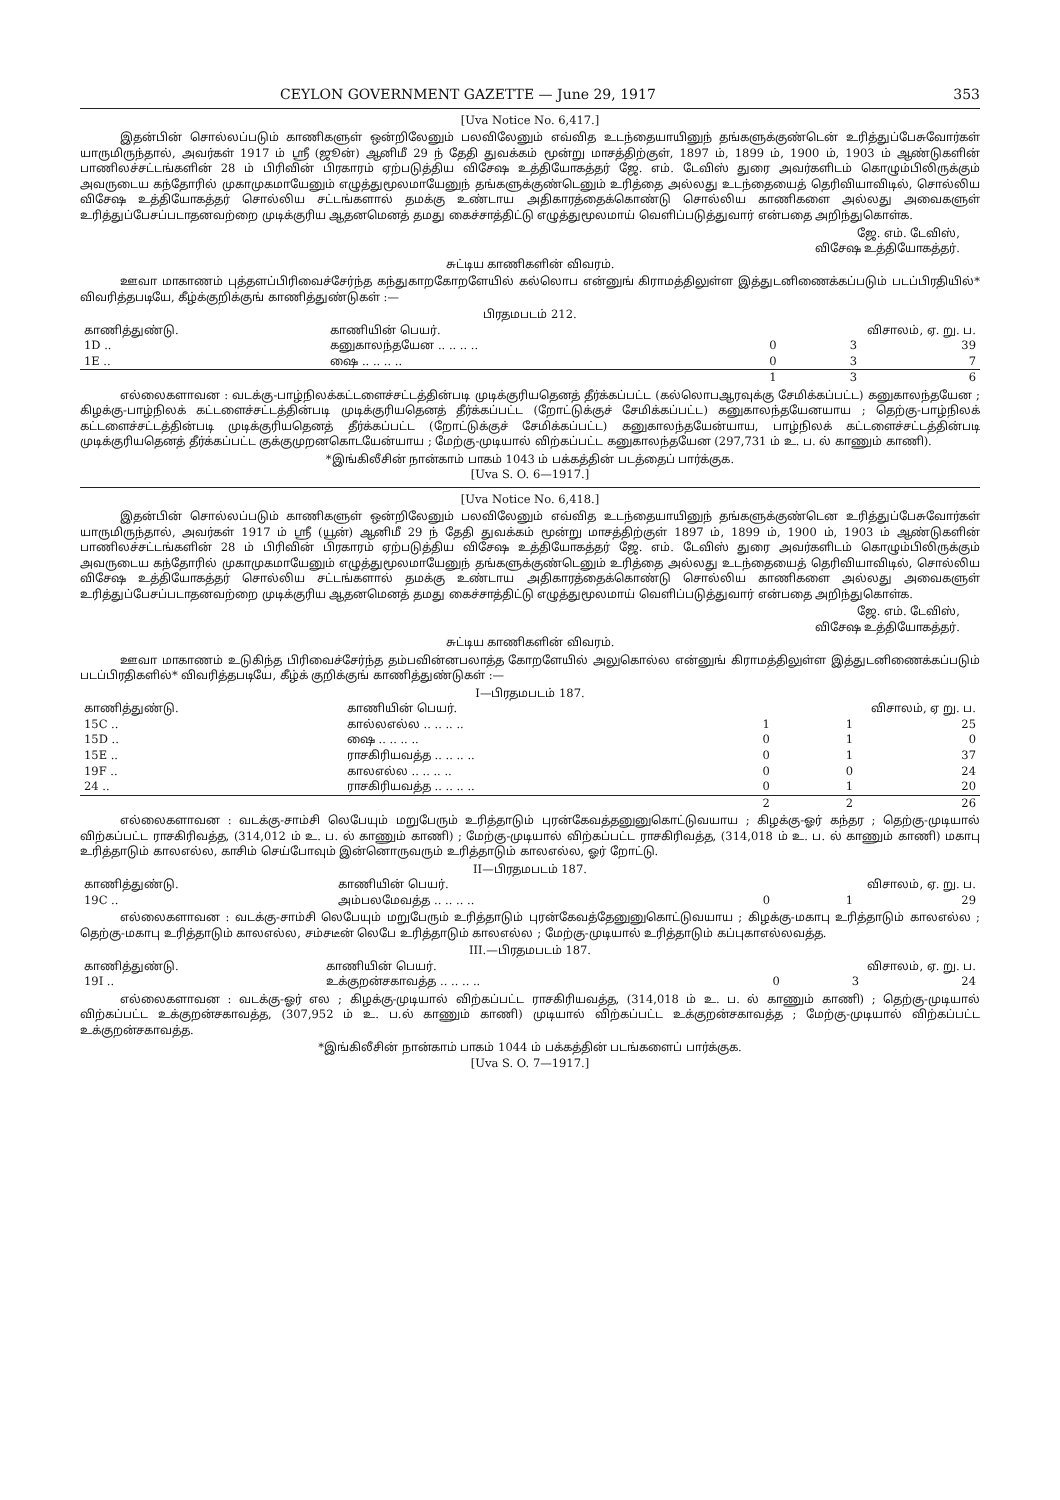CEYLON GOVERNMENT GAZETTE — June 29, 1917 353
[Uva Notice No. 6,417.]
இதன்பின் சொல்லப்படும் காணிகளுள் ஒன்றிலேனும் பலவிலேனும் எவ்வித உடந்தையாயினுந் தங்களுக்குண்டென் உரித்துப்பேசுவோர்கள் யாருமிருந்தால், அவர்கள் 1917 ம் ஸ்ரீ (ஜூன்) ஆனிமீ 29 ந் தேதி துவக்கம் மூன்று மாசத்திற்குள், 1897 ம், 1899 ம், 1900 ம், 1903 ம் ஆண்டுகளின் பாணிலச்சட்டங்களின் 28 ம் பிரிவின் பிரகாரம் ஏற்படுத்திய விசேஷ உத்தியோகத்தர் ஜே. எம். டேவிஸ் துரை அவர்களிடம் கொழும்பிலிருக்கும் அவருடைய கந்தோரில் முகாமுகமாயேனும் எழுத்துமூலமாயேனுந் தங்களுக்குண்டெனும் உரித்தை அல்லது உடந்தையைத் தெரிவியாவிடில், சொல்லிய விசேஷ உத்தியோகத்தர் சொல்லிய சட்டங்களால் தமக்கு உண்டாய அதிகாரத்தைக்கொண்டு சொல்லிய காணிகளை அல்லது அவைகளுள் உரித்துப்பேசப்படாதனவற்றை முடிக்குரிய ஆதனமெனத் தமது கைச்சாத்திட்டு எழுத்துமூலமாய் வெளிப்படுத்துவார் என்பதை அறிந்துகொள்க.
ஜே. எம். டேவிஸ்,
விசேஷ உத்தியோகத்தர்.
சுட்டிய காணிகளின் விவரம்.
ஊவா மாகாணம் புத்தளப்பிரிவைச்சேர்ந்த கந்துகாறகோறளேயில் கல்லொப என்னுங் கிராமத்திலுள்ள இத்துடனிணைக்கப்படும் படப்பிரதியில்* விவரித்தபடியே, கீழ்க்குறிக்குங் காணித்துண்டுகள் :—
பிரதமபடம் 212.
| காணித்துண்டு. | காணியின் பெயர். | விசாலம், ஏ. று. ப. | | |
| --- | --- | --- | --- | --- |
| 1D .. | கனுகாலந்தயேன .. .. .. .. | 0 | 3 | 39 |
| 1E .. | ஷை .. .. .. .. | 0 | 3 | 7 |
| | | 1 | 3 | 6 |
எல்லைகளாவன : வடக்கு-பாழ்நிலக்கட்டளைச்சட்டத்தின்படி முடிக்குரியதெனத் தீர்க்கப்பட்ட (கல்லொபஆரவுக்கு சேமிக்கப்பட்ட) கனுகாலந்தயேன ; கிழக்கு-பாழ்நிலக் கட்டளைச்சட்டத்தின்படி முடிக்குரியதெனத் தீர்க்கப்பட்ட (றோட்டுக்குச் சேமிக்கப்பட்ட) கனுகாலந்தயேனயாய ; தெற்கு-பாழ்நிலக் கட்டளைச்சட்டத்தின்படி முடிக்குரியதெனத் தீர்க்கப்பட்ட (றோட்டுக்குச் சேமிக்கப்பட்ட) கனுகாலந்தயேன்யாய, பாழ்நிலக் கட்டளைச்சட்டத்தின்படி முடிக்குரியதெனத் தீர்க்கப்பட்ட குக்குமுறனகொடயேன்யாய ; மேற்கு-முடியால் விற்கப்பட்ட கனுகாலந்தயேன (297,731 ம் உ. ப. ல் காணும் காணி).
*இங்கிலீசின் நான்காம் பாகம் 1043 ம் பக்கத்தின் படத்தைப் பார்க்குக.
[Uva S. O. 6—1917.]
[Uva Notice No. 6,418.]
இதன்பின் சொல்லப்படும் காணிகளுள் ஒன்றிலேனும் பலவிலேனும் எவ்வித உடந்தையாயினுந் தங்களுக்குண்டென உரித்துப்பேசுவோர்கள் யாருமிருந்தால், அவர்கள் 1917 ம் ஸ்ரீ (யூன்) ஆனிமீ 29 ந் தேதி துவக்கம் மூன்று மாசத்திற்குள் 1897 ம், 1899 ம், 1900 ம், 1903 ம் ஆண்டுகளின் பாணிலச்சட்டங்களின் 28 ம் பிரிவின் பிரகாரம் ஏற்படுத்திய விசேஷ உத்தியோகத்தர் ஜே. எம். டேவிஸ் துரை அவர்களிடம் கொழும்பிலிருக்கும் அவருடைய கந்தோரில் முகாமுகமாயேனும் எழுத்துமூலமாயேனுந் தங்களுக்குண்டெனும் உரித்தை அல்லது உடந்தையைத் தெரிவியாவிடில், சொல்லிய விசேஷ உத்தியோகத்தர் சொல்லிய சட்டங்களால் தமக்கு உண்டாய அதிகாரத்தைக்கொண்டு சொல்லிய காணிகளை அல்லது அவைகளுள் உரித்துப்பேசப்படாதனவற்றை முடிக்குரிய ஆதனமெனத் தமது கைச்சாத்திட்டு எழுத்துமூலமாய் வெளிப்படுத்துவார் என்பதை அறிந்துகொள்க.
ஜே. எம். டேவிஸ்,
விசேஷ உத்தியோகத்தர்.
சுட்டிய காணிகளின் விவரம்.
ஊவா மாகாணம் உடுகிந்த பிரிவைச்சேர்ந்த தம்பவின்னபலாத்த கோறளேயில் அலுகொல்ல என்னுங் கிராமத்திலுள்ள இத்துடனிணைக்கப்படும் படப்பிரதிகளில்* விவரித்தபடியே, கீழ்க் குறிக்குங் காணித்துண்டுகள் :—
I—பிரதமபடம் 187.
| காணித்துண்டு. | காணியின் பெயர். | விசாலம், ஏ று. ப. | | |
| --- | --- | --- | --- | --- |
| 15C .. | கால்லஎல்ல .. .. .. .. | 1 | 1 | 25 |
| 15D .. | ஷை .. .. .. .. | 0 | 1 | 0 |
| 15E .. | ராசகிரியவத்த .. .. .. .. | 0 | 1 | 37 |
| 19F .. | காலஎல்ல .. .. .. .. | 0 | 0 | 24 |
| 24 .. | ராசகிரியவத்த .. .. .. .. | 0 | 1 | 20 |
| | | 2 | 2 | 26 |
எல்லைகளாவன : வடக்கு-சாம்சி லெபேயும் மறுபேரும் உரித்தாடும் புரன்கேவத்தனுனுகொட்டுவயாய ; கிழக்கு-ஓர் கந்தர ; தெற்கு-முடியால் விற்கப்பட்ட ராசகிரிவத்த, (314,012 ம் உ. ப. ல் காணும் காணி) ; மேற்கு-முடியால் விற்கப்பட்ட ராசகிரிவத்த, (314,018 ம் உ. ப. ல் காணும் காணி) மகாபு உரித்தாடும் காலஎல்ல, காசிம் செய்போவும் இன்னொருவரும் உரித்தாடும் காலஎல்ல, ஓர் றோட்டு.
II—பிரதமபடம் 187.
| காணித்துண்டு. | காணியின் பெயர். | விசாலம், ஏ. று. ப. | | |
| --- | --- | --- | --- | --- |
| 19C .. | அம்பலமேவத்த .. .. .. .. | 0 | 1 | 29 |
எல்லைகளாவன : வடக்கு-சாம்சி லெபேயும் மறுபேரும் உரித்தாடும் புரன்கேவத்தேனுனுகொட்டுவயாய ; கிழக்கு-மகாபு உரித்தாடும் காலஎல்ல ; தெற்கு-மகாபு உரித்தாடும் காலஎல்ல, சம்சடீன் லெபே உரித்தாடும் காலஎல்ல ; மேற்கு-முடியால் உரித்தாடும் கப்புகாஎல்லவத்த.
III.—பிரதமபடம் 187.
| காணித்துண்டு. | காணியின் பெயர். | விசாலம், ஏ. று. ப. | | |
| --- | --- | --- | --- | --- |
| 19I .. | உக்குறன்சகாவத்த .. .. .. .. | 0 | 3 | 24 |
எல்லைகளாவன : வடக்கு-ஓர் எல ; கிழக்கு-முடியால் விற்கப்பட்ட ராசகிரியவத்த, (314,018 ம் உ. ப. ல் காணும் காணி) ; தெற்கு-முடியால் விற்கப்பட்ட உக்குறன்சகாவத்த, (307,952 ம் உ. ப.ல் காணும் காணி) முடியால் விற்கப்பட்ட உக்குறன்சகாவத்த ; மேற்கு-முடியால் விற்கப்பட்ட உக்குறன்சகாவத்த.
*இங்கிலீசின் நான்காம் பாகம் 1044 ம் பக்கத்தின் படங்களைப் பார்க்குக.
[Uva S. O. 7—1917.]